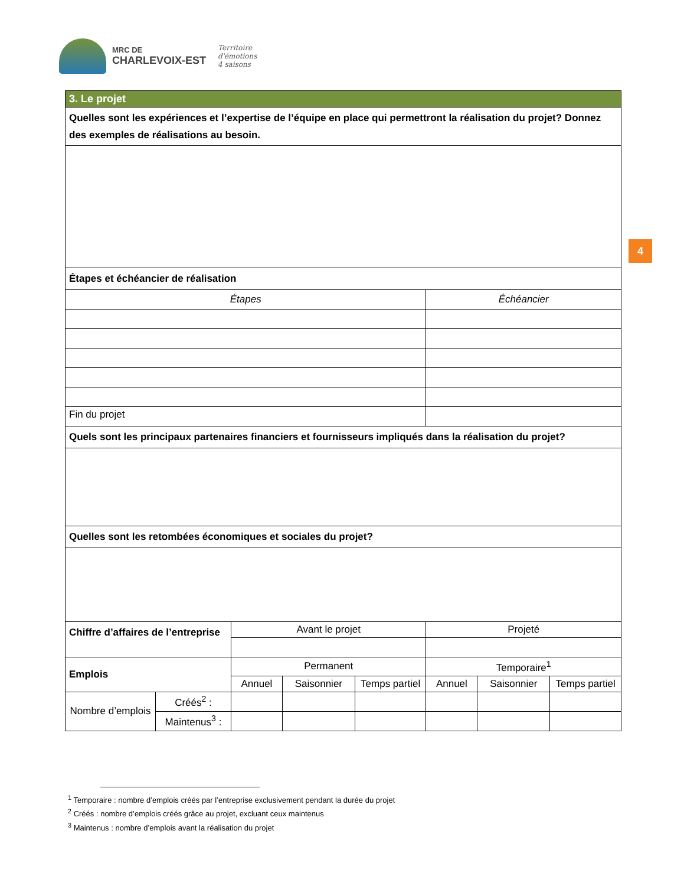MRC DE
CHARLEVOIX-EST
Territoire
d'émotions
4 saisons
4
| 3. Le projet | | | | | | | |
| Quelles sont les expériences et l’expertise de l’équipe en place qui permettront la réalisation du projet? Donnez des exemples de réalisations au besoin. | | | | | | | |
| Étapes et échéancier de réalisation | | | | | | | |
| Étapes | | | | | Échéancier | | |
| Fin du projet | | | | | | | |
| Quels sont les principaux partenaires financiers et fournisseurs impliqués dans la réalisation du projet? | | | | | | | |
| Quelles sont les retombées économiques et sociales du projet? | | | | | | | |
| Chiffre d’affaires de l’entreprise | | Avant le projet | | | Projeté | | |
| Emplois | | Permanent | | | Temporaire<sup>1</sup> | | |
| | | Annuel | Saisonnier | Temps partiel | Annuel | Saisonnier | Temps partiel |
| Nombre d’emplois | Créés<sup>2</sup> : | | | | | | |
| | Maintenus<sup>3</sup> : | | | | | | |
<sup>1</sup> Temporaire : nombre d’emplois créés par l’entreprise exclusivement pendant la durée du projet
<sup>2</sup> Créés : nombre d’emplois créés grâce au projet, excluant ceux maintenus
<sup>3</sup> Maintenus : nombre d’emplois avant la réalisation du projet